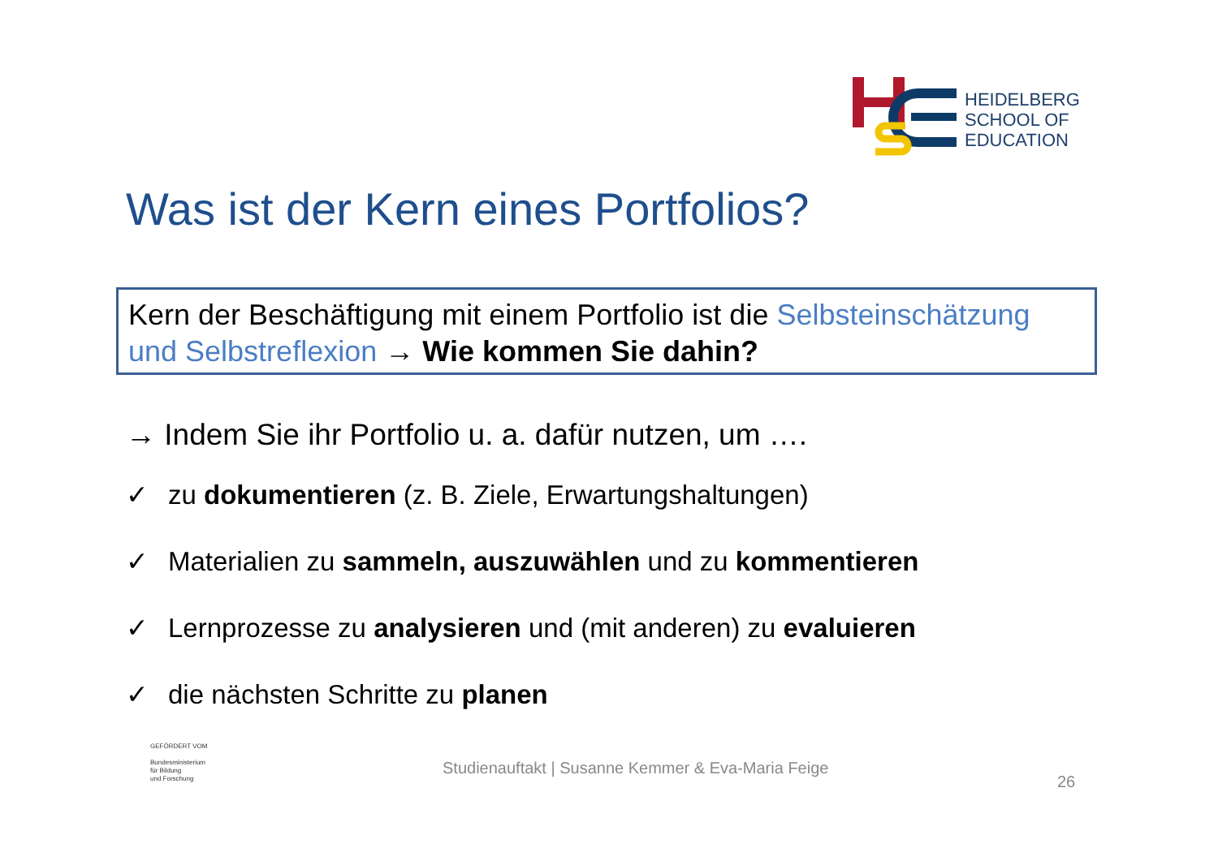HEIDELBERG
SCHOOL OF
EDUCATION
Was ist der Kern eines Portfolios?
Kern der Beschäftigung mit einem Portfolio ist die Selbsteinschätzung und Selbstreflexion → Wie kommen Sie dahin?
→ Indem Sie ihr Portfolio u. a. dafür nutzen, um ….
✓ zu dokumentieren (z. B. Ziele, Erwartungshaltungen)
✓ Materialien zu sammeln, auszuwählen und zu kommentieren
✓ Lernprozesse zu analysieren und (mit anderen) zu evaluieren
✓ die nächsten Schritte zu planen
GEFÖRDERT VOM
Bundesministerium
für Bildung
und Forschung
Studienauftakt | Susanne Kemmer & Eva-Maria Feige
26